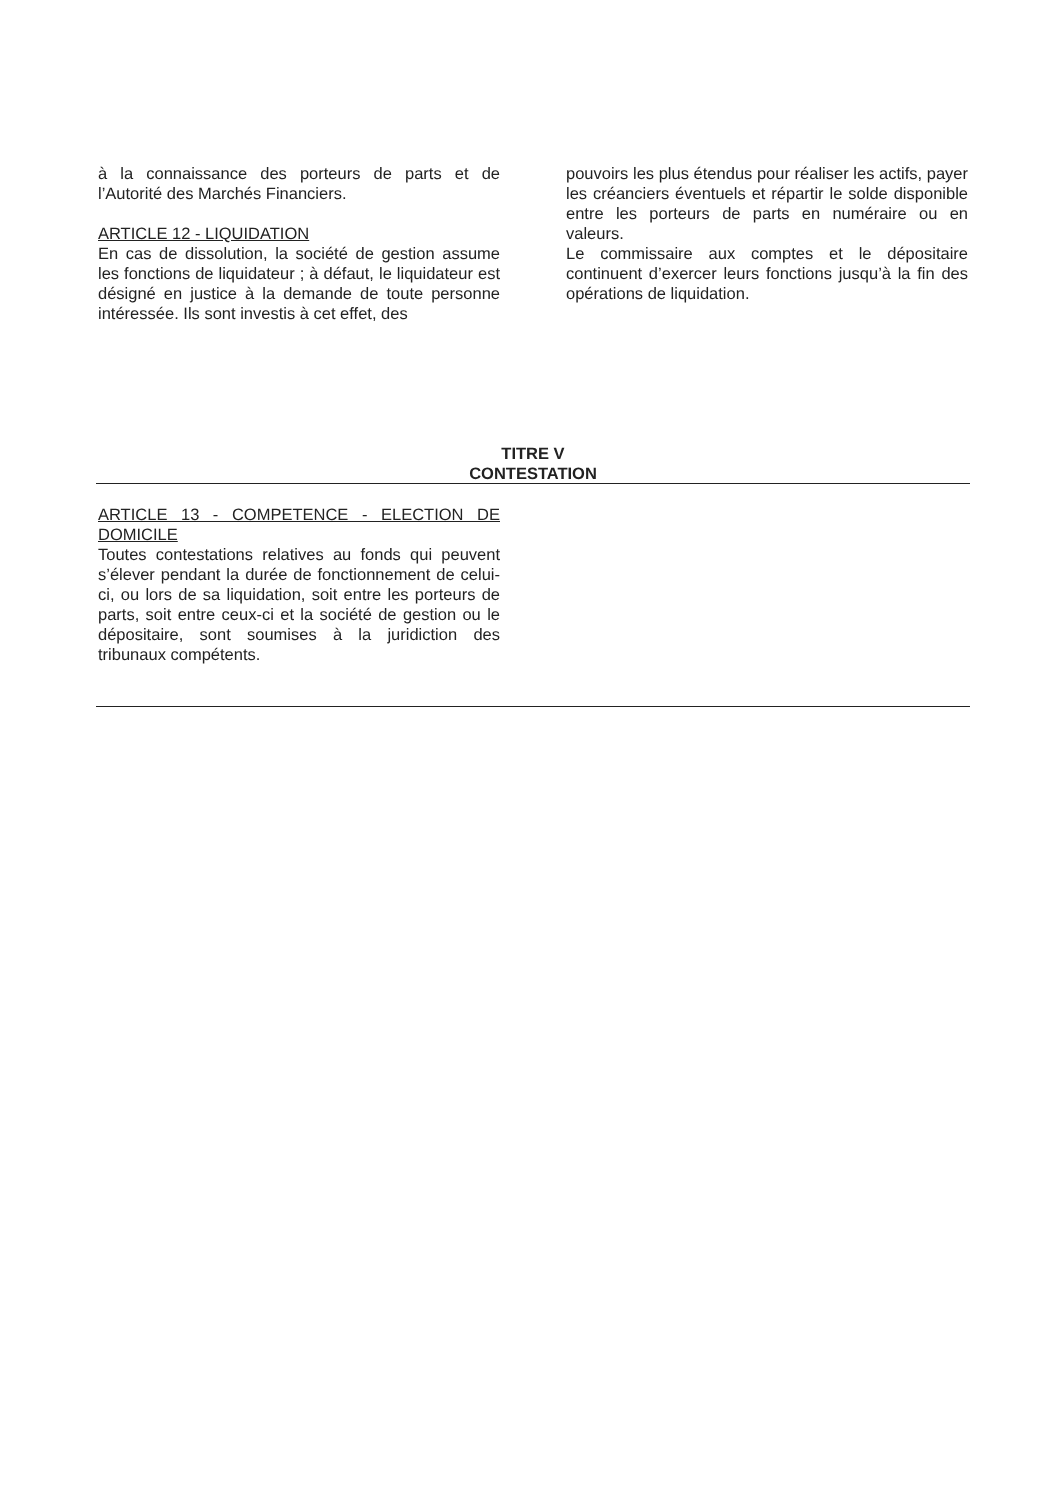à la connaissance des porteurs de parts et de l’Autorité des Marchés Financiers.
ARTICLE 12 - LIQUIDATION
En cas de dissolution, la société de gestion assume les fonctions de liquidateur ; à défaut, le liquidateur est désigné en justice à la demande de toute personne intéressée. Ils sont investis à cet effet, des
pouvoirs les plus étendus pour réaliser les actifs, payer les créanciers éventuels et répartir le solde disponible entre les porteurs de parts en numéraire ou en valeurs.
Le commissaire aux comptes et le dépositaire continuent d’exercer leurs fonctions jusqu’à la fin des opérations de liquidation.
TITRE V
CONTESTATION
ARTICLE 13 - COMPETENCE - ELECTION DE DOMICILE
Toutes contestations relatives au fonds qui peuvent s’élever pendant la durée de fonctionnement de celui-ci, ou lors de sa liquidation, soit entre les porteurs de parts, soit entre ceux-ci et la société de gestion ou le dépositaire, sont soumises à la juridiction des tribunaux compétents.